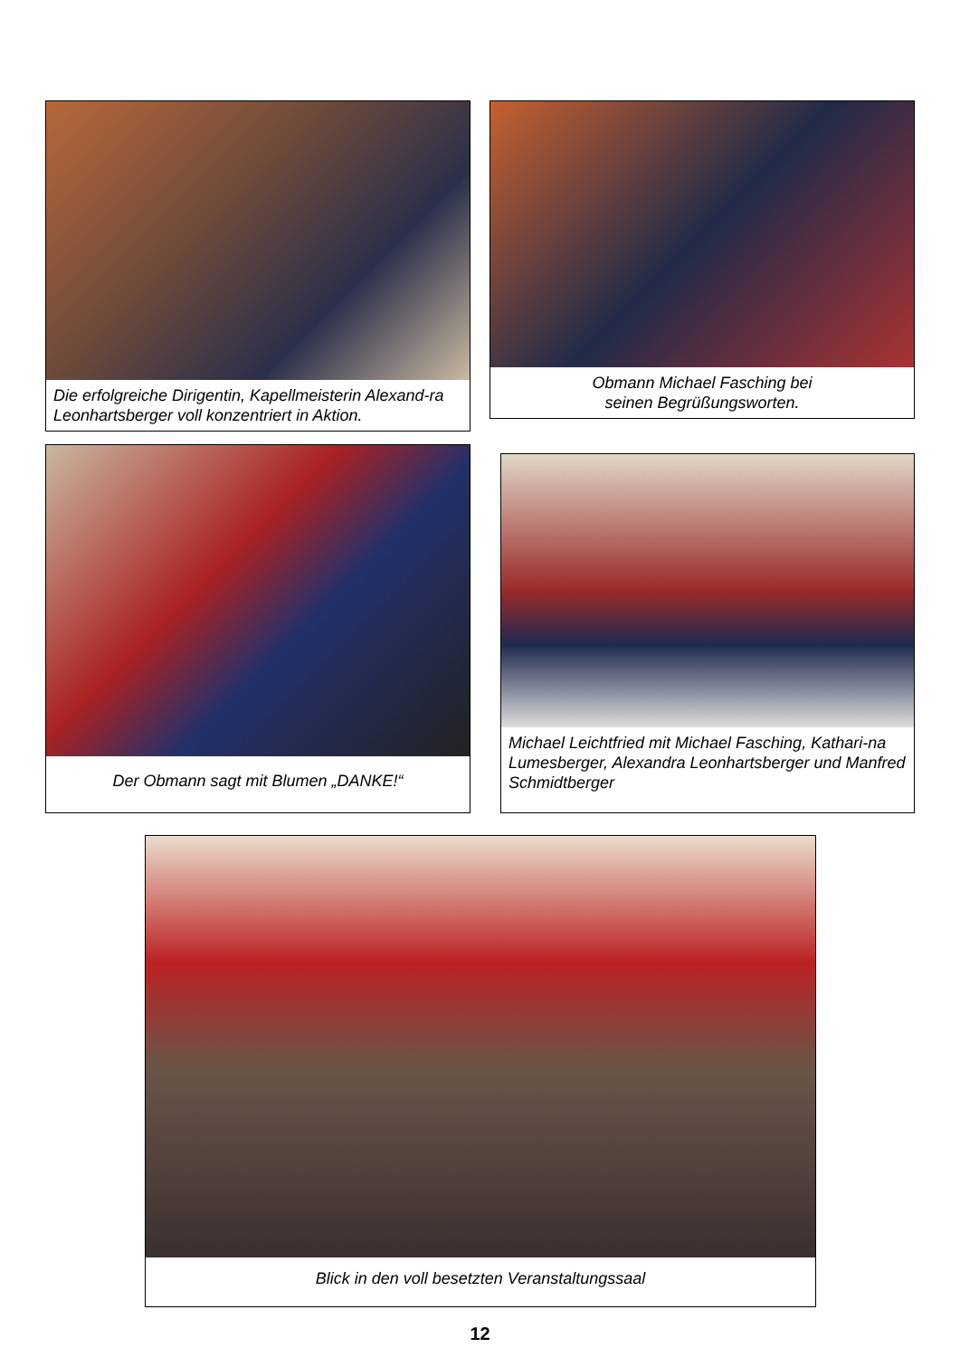Die erfolgreiche Dirigentin, Kapellmeisterin Alexand-ra Leonhartsberger voll konzentriert in Aktion.
Obmann Michael Fasching bei
seinen Begrüßungsworten.
Der Obmann sagt mit Blumen „DANKE!“ Michael Leichtfried mit Michael Fasching, Kathari-na Lumesberger, Alexandra Leonhartsberger und Manfred Schmidtberger
Blick in den voll besetzten Veranstaltungssaal
12